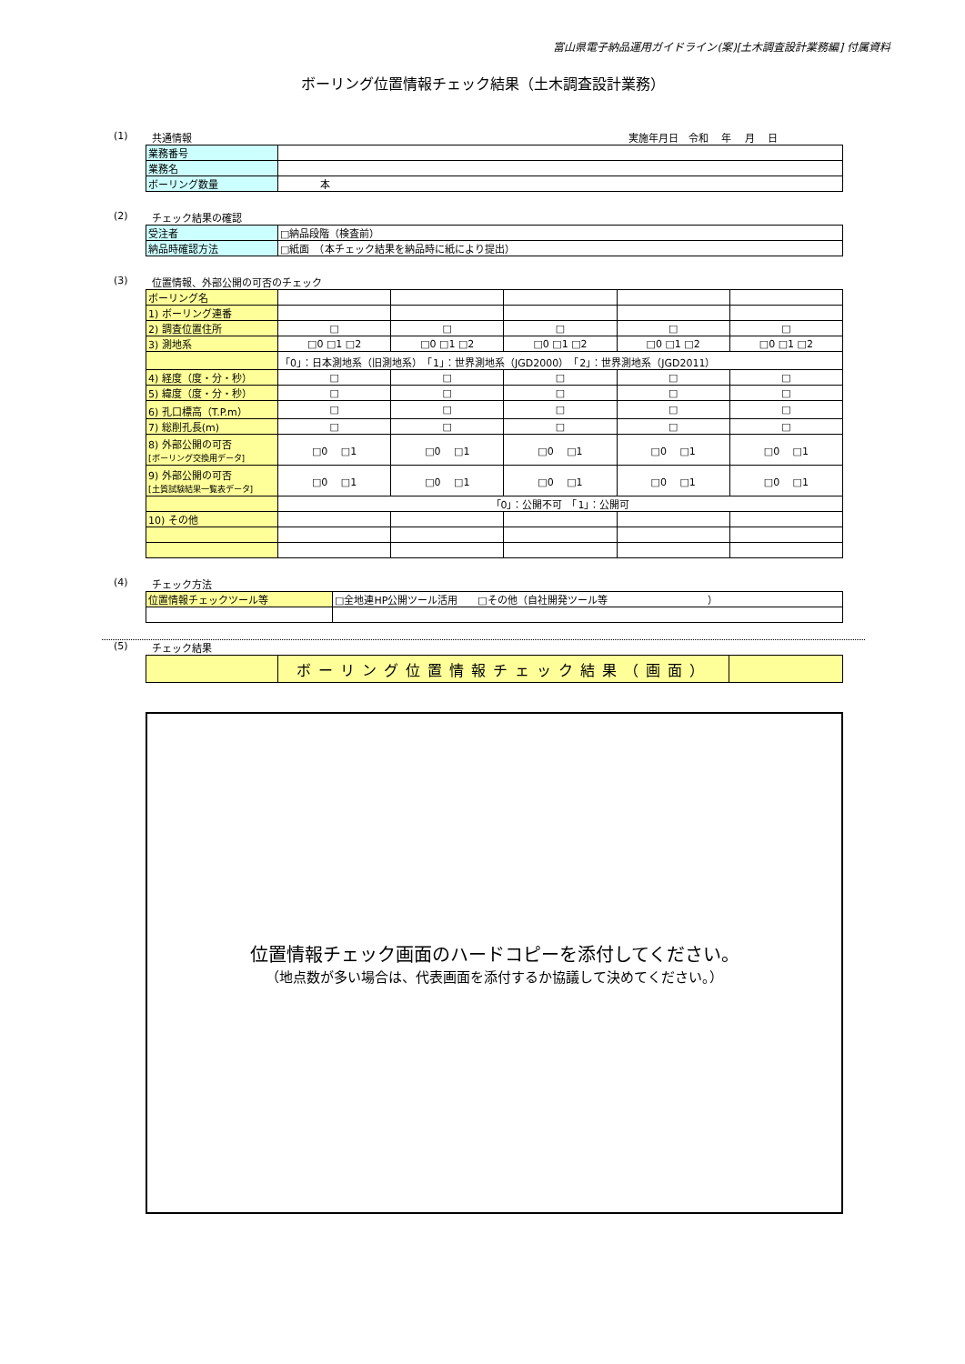富山県電子納品運用ガイドライン(案)[土木調査設計業務編] 付属資料
ボーリング位置情報チェック結果（土木調査設計業務）
(1) 共通情報 実施年月日　令和　 年　 月　 日
| 業務番号 | |
| 業務名 | |
| ボーリング数量 | 本 |
(2) チェック結果の確認
| 受注者 | □納品段階（検査前） |
| 納品時確認方法 | □紙面 （本チェック結果を納品時に紙により提出） |
(3) 位置情報、外部公開の可否のチェック
| ボーリング名 | | | | | |
| 1) ボーリング連番 | | | | | |
| 2) 調査位置住所 | □ | □ | □ | □ | □ |
| 3) 測地系 | □0 □1 □2 | □0 □1 □2 | □0 □1 □2 | □0 □1 □2 | □0 □1 □2 |
| | 「0」：日本測地系（旧測地系） 「1」：世界測地系（JGD2000） 「2」：世界測地系（JGD2011） | | | | |
| 4) 経度（度・分・秒） | □ | □ | □ | □ | □ |
| 5) 緯度（度・分・秒） | □ | □ | □ | □ | □ |
| 6) 孔口標高（T.P.m） | □ | □ | □ | □ | □ |
| 7) 総削孔長(m) | □ | □ | □ | □ | □ |
| 8) 外部公開の可否 [ボーリング交換用データ] | □0 □1 | □0 □1 | □0 □1 | □0 □1 | □0 □1 |
| 9) 外部公開の可否 [土質試験結果一覧表データ] | □0 □1 | □0 □1 | □0 □1 | □0 □1 | □0 □1 |
| | 「0」：公開不可 「1」：公開可 | | | | |
| 10) その他 | | | | | |
(4) チェック方法
| 位置情報チェックツール等 | □全地連HP公開ツール活用 □その他（自社開発ツール等 ） |
(5) チェック結果
| | ボーリング位置情報チェック結果（画面） | |
位置情報チェック画面のハードコピーを添付してください。
（地点数が多い場合は、代表画面を添付するか協議して決めてください。）